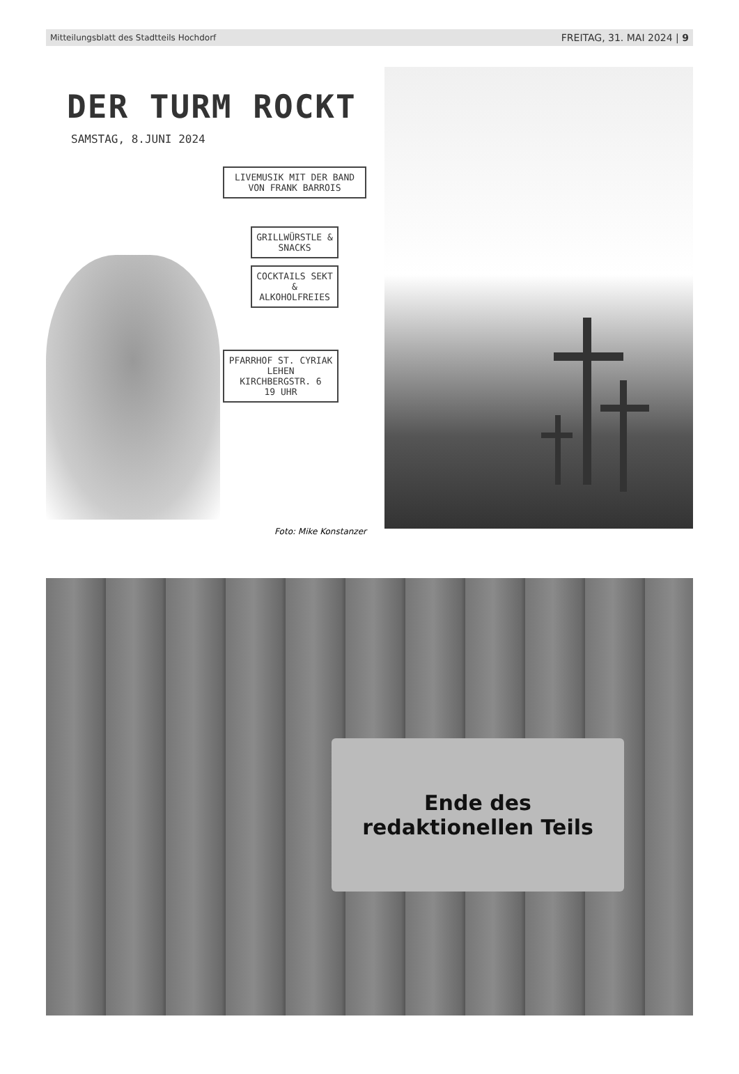Mitteilungsblatt des Stadtteils Hochdorf FREITAG, 31. MAI 2024 | 9
DER TURM ROCKT
SAMSTAG, 8.JUNI 2024
LIVEMUSIK MIT DER BAND VON FRANK BARROIS
GRILLWÜRSTLE & SNACKS
COCKTAILS SEKT & ALKOHOLFREIES
PFARRHOF ST. CYRIAK LEHEN
KIRCHBERGSTR. 6
19 UHR
Foto: Mike Konstanzer
Ende des
redaktionellen Teils